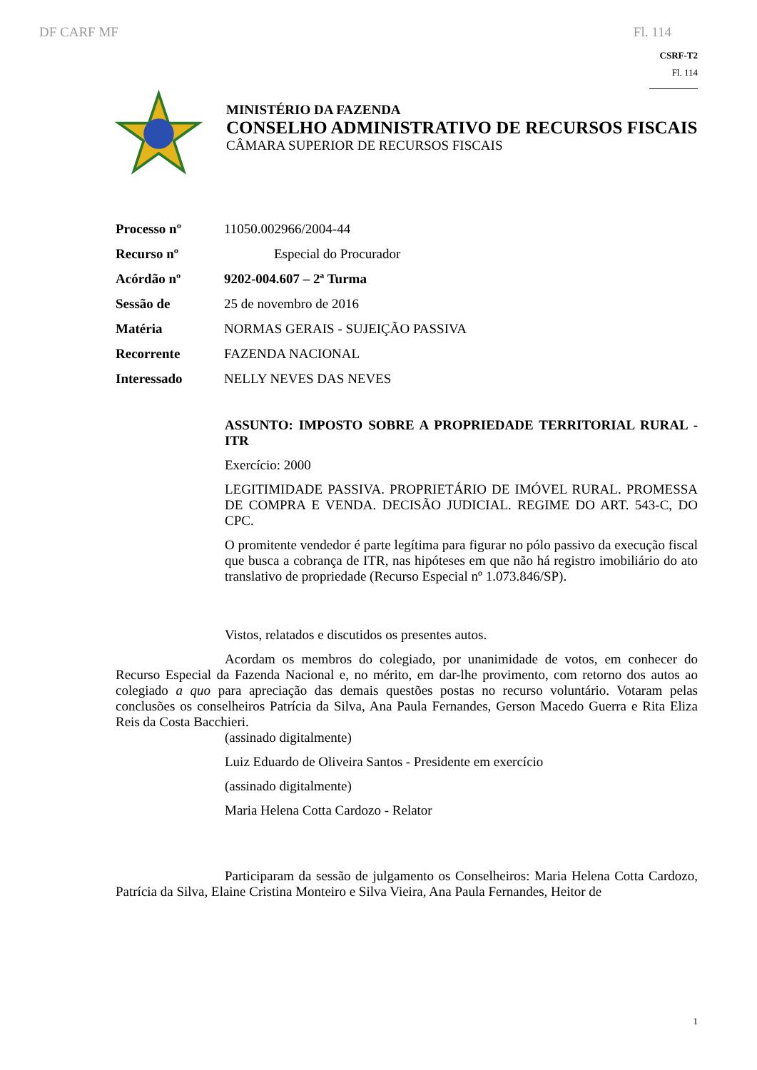DF CARF MF Fl. 114
CSRF-T2
Fl. 114
MINISTÉRIO DA FAZENDA
CONSELHO ADMINISTRATIVO DE RECURSOS FISCAIS
CÂMARA SUPERIOR DE RECURSOS FISCAIS
Processo nº 11050.002966/2004-44
Recurso nº Especial do Procurador
Acórdão nº 9202-004.607 – 2ª Turma
Sessão de 25 de novembro de 2016
Matéria NORMAS GERAIS - SUJEIÇÃO PASSIVA
Recorrente FAZENDA NACIONAL
Interessado NELLY NEVES DAS NEVES
ASSUNTO: IMPOSTO SOBRE A PROPRIEDADE TERRITORIAL RURAL - ITR
Exercício: 2000
LEGITIMIDADE PASSIVA. PROPRIETÁRIO DE IMÓVEL RURAL. PROMESSA DE COMPRA E VENDA. DECISÃO JUDICIAL. REGIME DO ART. 543-C, DO CPC.
O promitente vendedor é parte legítima para figurar no pólo passivo da execução fiscal que busca a cobrança de ITR, nas hipóteses em que não há registro imobiliário do ato translativo de propriedade (Recurso Especial nº 1.073.846/SP).
Vistos, relatados e discutidos os presentes autos.
Acordam os membros do colegiado, por unanimidade de votos, em conhecer do Recurso Especial da Fazenda Nacional e, no mérito, em dar-lhe provimento, com retorno dos autos ao colegiado a quo para apreciação das demais questões postas no recurso voluntário. Votaram pelas conclusões os conselheiros Patrícia da Silva, Ana Paula Fernandes, Gerson Macedo Guerra e Rita Eliza Reis da Costa Bacchieri.
(assinado digitalmente)
Luiz Eduardo de Oliveira Santos - Presidente em exercício
(assinado digitalmente)
Maria Helena Cotta Cardozo - Relator
Participaram da sessão de julgamento os Conselheiros: Maria Helena Cotta Cardozo, Patrícia da Silva, Elaine Cristina Monteiro e Silva Vieira, Ana Paula Fernandes, Heitor de
1